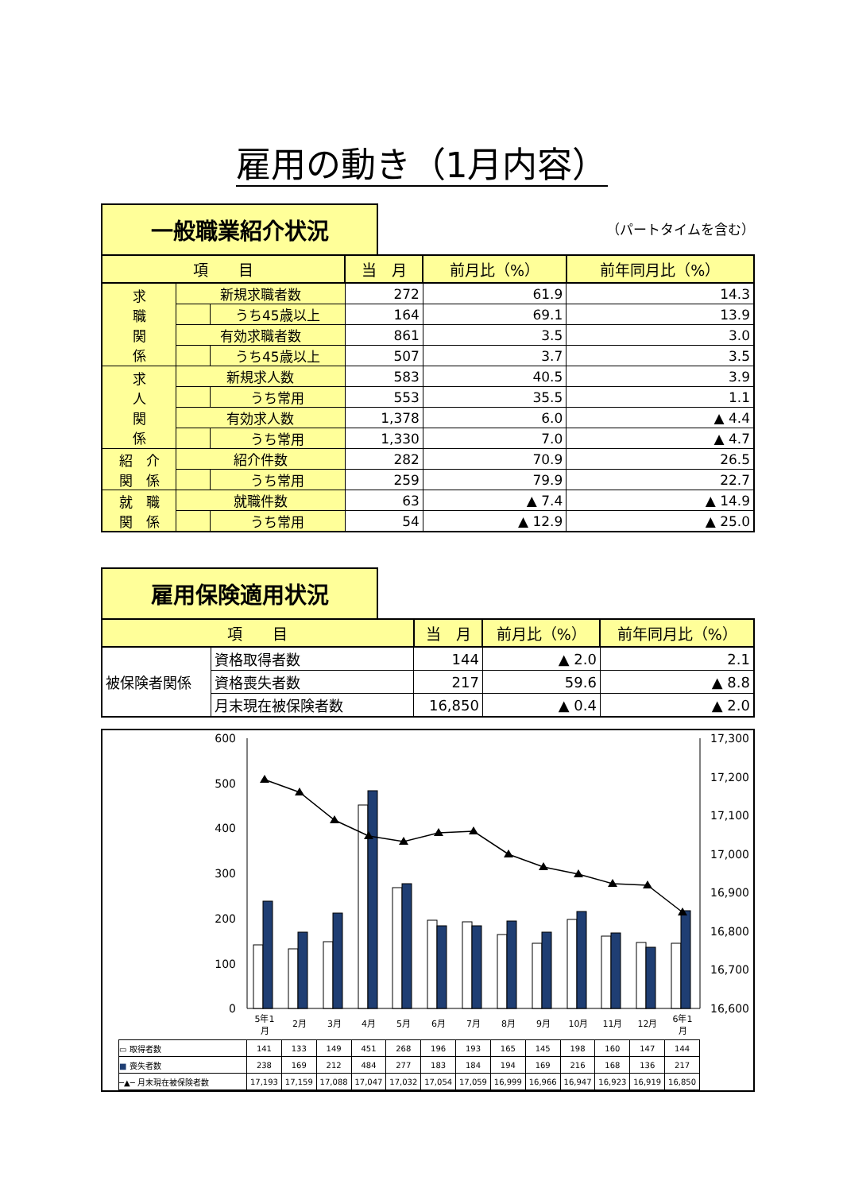雇用の動き（1月内容）
一般職業紹介状況
（パートタイムを含む）
| 項 目 | | | 当 月 | 前月比（%） | 前年同月比（%） |
| --- | --- | --- | --- | --- | --- |
| 求 職 関 係 | 新規求職者数 | | 272 | 61.9 | 14.3 |
| | | うち45歳以上 | 164 | 69.1 | 13.9 |
| | 有効求職者数 | | 861 | 3.5 | 3.0 |
| | | うち45歳以上 | 507 | 3.7 | 3.5 |
| 求 人 関 係 | 新規求人数 | | 583 | 40.5 | 3.9 |
| | | うち常用 | 553 | 35.5 | 1.1 |
| | 有効求人数 | | 1,378 | 6.0 | ▲ 4.4 |
| | | うち常用 | 1,330 | 7.0 | ▲ 4.7 |
| 紹 介 関 係 | 紹介件数 | | 282 | 70.9 | 26.5 |
| | | うち常用 | 259 | 79.9 | 22.7 |
| 就 職 関 係 | 就職件数 | | 63 | ▲ 7.4 | ▲ 14.9 |
| | | うち常用 | 54 | ▲ 12.9 | ▲ 25.0 |
雇用保険適用状況
| 項 目 | | 当 月 | 前月比（%） | 前年同月比（%） |
| --- | --- | --- | --- | --- |
| 被保険者関係 | 資格取得者数 | 144 | ▲ 2.0 | 2.1 |
| | 資格喪失者数 | 217 | 59.6 | ▲ 8.8 |
| | 月末現在被保険者数 | 16,850 | ▲ 0.4 | ▲ 2.0 |
600
500
400
300
200
100
0
17,300
17,200
17,100
17,000
16,900
16,800
16,700
16,600
5年1
月
2月
3月
4月
5月
6月
7月
8月
9月
10月
11月
12月
6年1
月
| ▭ 取得者数 | 141 | 133 | 149 | 451 | 268 | 196 | 193 | 165 | 145 | 198 | 160 | 147 | 144 |
| ■ 喪失者数 | 238 | 169 | 212 | 484 | 277 | 183 | 184 | 194 | 169 | 216 | 168 | 136 | 217 |
| ─▲─ 月末現在被保険者数 | 17,193 | 17,159 | 17,088 | 17,047 | 17,032 | 17,054 | 17,059 | 16,999 | 16,966 | 16,947 | 16,923 | 16,919 | 16,850 |